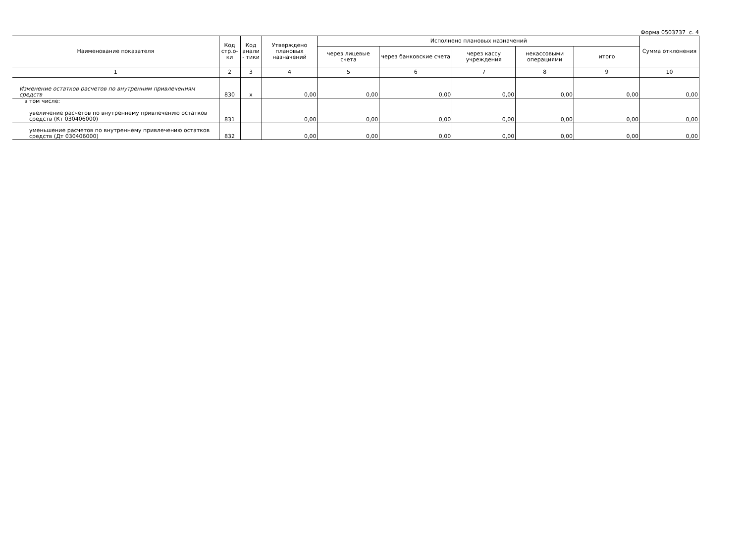Форма 0503737 с. 4
| Наименование показателя | Код стр.о-ки | Код анали - тики | Утверждено плановых назначений | Исполнено плановых назначений | | | | | Сумма отклонения |
| --- | --- | --- | --- | --- | --- | --- | --- | --- | --- |
| | | | | через лицевые счета | через банковские счета | через кассу учреждения | некассовыми операциями | итого | |
| 1 | 2 | 3 | 4 | 5 | 6 | 7 | 8 | 9 | 10 |
| Изменение остатков расчетов по внутренним привлечениям средств | 830 | x | 0,00 | 0,00 | 0,00 | 0,00 | 0,00 | 0,00 | 0,00 |
| в том числе: увеличение расчетов по внутреннему привлечению остатков средств (Кт 030406000) | 831 | | 0,00 | 0,00 | 0,00 | 0,00 | 0,00 | 0,00 | 0,00 |
| уменьшение расчетов по внутреннему привлечению остатков средств (Дт 030406000) | 832 | | 0,00 | 0,00 | 0,00 | 0,00 | 0,00 | 0,00 | 0,00 |